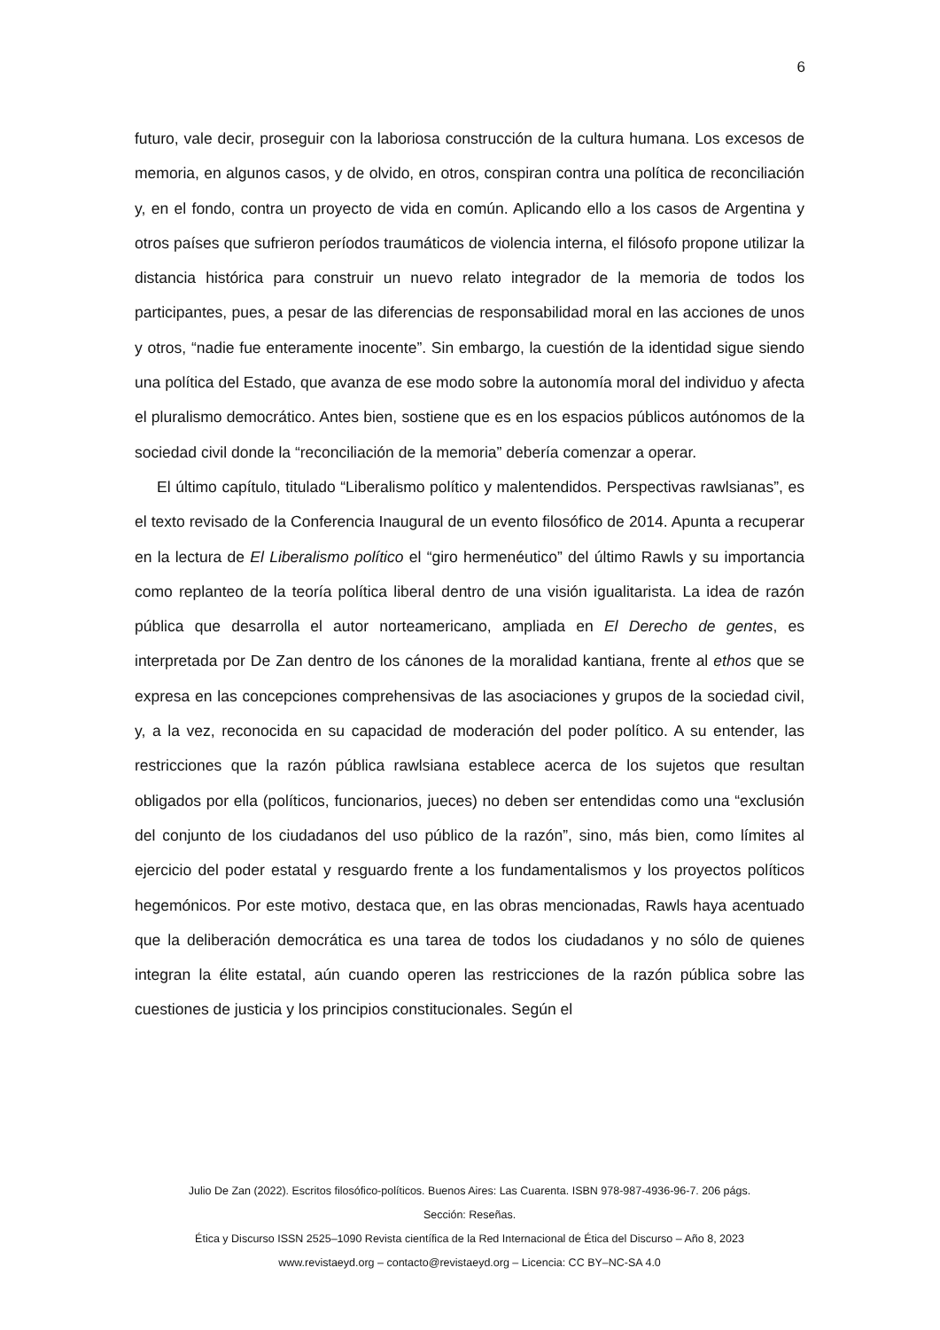6
futuro, vale decir, proseguir con la laboriosa construcción de la cultura humana. Los excesos de memoria, en algunos casos, y de olvido, en otros, conspiran contra una política de reconciliación y, en el fondo, contra un proyecto de vida en común. Aplicando ello a los casos de Argentina y otros países que sufrieron períodos traumáticos de violencia interna, el filósofo propone utilizar la distancia histórica para construir un nuevo relato integrador de la memoria de todos los participantes, pues, a pesar de las diferencias de responsabilidad moral en las acciones de unos y otros, “nadie fue enteramente inocente”. Sin embargo, la cuestión de la identidad sigue siendo una política del Estado, que avanza de ese modo sobre la autonomía moral del individuo y afecta el pluralismo democrático. Antes bien, sostiene que es en los espacios públicos autónomos de la sociedad civil donde la “reconciliación de la memoria” debería comenzar a operar.
El último capítulo, titulado “Liberalismo político y malentendidos. Perspectivas rawlsianas”, es el texto revisado de la Conferencia Inaugural de un evento filosófico de 2014. Apunta a recuperar en la lectura de El Liberalismo político el “giro hermenéutico” del último Rawls y su importancia como replanteo de la teoría política liberal dentro de una visión igualitarista. La idea de razón pública que desarrolla el autor norteamericano, ampliada en El Derecho de gentes, es interpretada por De Zan dentro de los cánones de la moralidad kantiana, frente al ethos que se expresa en las concepciones comprehensivas de las asociaciones y grupos de la sociedad civil, y, a la vez, reconocida en su capacidad de moderación del poder político. A su entender, las restricciones que la razón pública rawlsiana establece acerca de los sujetos que resultan obligados por ella (políticos, funcionarios, jueces) no deben ser entendidas como una “exclusión del conjunto de los ciudadanos del uso público de la razón”, sino, más bien, como límites al ejercicio del poder estatal y resguardo frente a los fundamentalismos y los proyectos políticos hegemónicos. Por este motivo, destaca que, en las obras mencionadas, Rawls haya acentuado que la deliberación democrática es una tarea de todos los ciudadanos y no sólo de quienes integran la élite estatal, aún cuando operen las restricciones de la razón pública sobre las cuestiones de justicia y los principios constitucionales. Según el
Julio De Zan (2022). Escritos filosófico-políticos. Buenos Aires: Las Cuarenta. ISBN 978-987-4936-96-7. 206 págs.
Sección: Reseñas.
Ética y Discurso ISSN 2525–1090 Revista científica de la Red Internacional de Ética del Discurso – Año 8, 2023
www.revistaeyd.org – contacto@revistaeyd.org – Licencia: CC BY–NC-SA 4.0